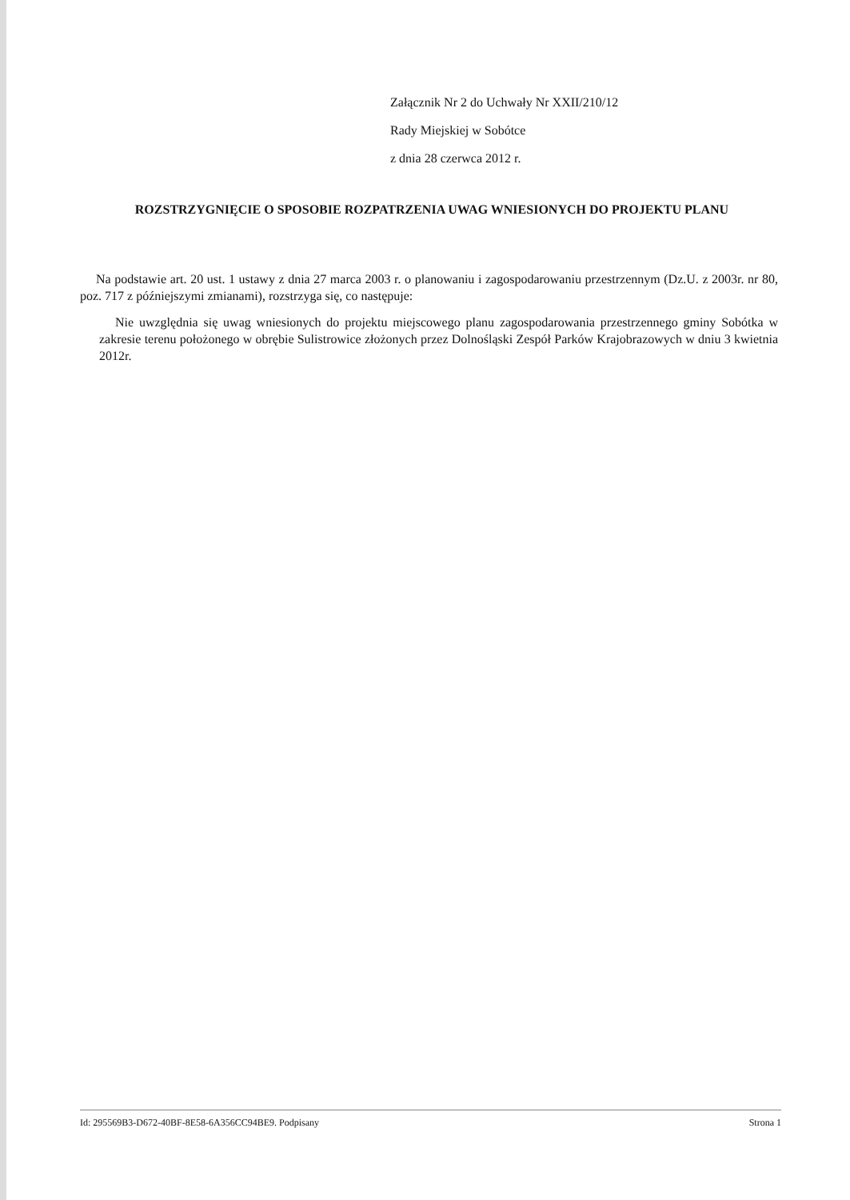Załącznik Nr 2 do Uchwały Nr XXII/210/12
Rady Miejskiej w Sobótce
z dnia 28 czerwca 2012 r.
ROZSTRZYGNIĘCIE O SPOSOBIE ROZPATRZENIA UWAG WNIESIONYCH DO PROJEKTU PLANU
Na podstawie art. 20 ust. 1 ustawy z dnia 27 marca 2003 r. o planowaniu i zagospodarowaniu przestrzennym (Dz.U. z 2003r. nr 80, poz. 717 z późniejszymi zmianami), rozstrzyga się, co następuje:
Nie uwzględnia się uwag wniesionych do projektu miejscowego planu zagospodarowania przestrzennego gminy Sobótka w zakresie terenu położonego w obrębie Sulistrowice złożonych przez Dolnośląski Zespół Parków Krajobrazowych w dniu 3 kwietnia 2012r.
Id: 295569B3-D672-40BF-8E58-6A356CC94BE9. Podpisany Strona 1